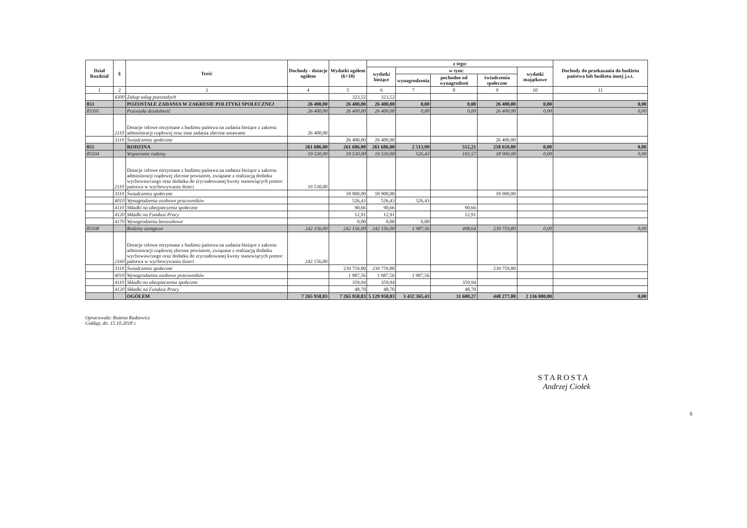| Dział Rozdział | § | Treść | Dochody - dotacje ogółem | Wydatki ogółem (6+10) | z tego: | | | | | Dochody do przekazania do budżetu państwa lub budżetu innej j.s.t. |
| --- | --- | --- | --- | --- | --- | --- | --- | --- | --- | --- |
| | | | | | wydatki bieżące | w tym: | | | wydatki majątkowe | |
| | | | | | | wynagrodzenia | pochodne od wynagrodzeń | świadczenia społeczne | | |
| 1 | 2 | 3 | 4 | 5 | 6 | 7 | 8 | 9 | 10 | 11 |
| | 4300 | Zakup usług pozostałych | | 323,52 | 323,52 | | | | | |
| 853 | | POZOSTAŁE ZADANIA W ZAKRESIE POLITYKI SPOŁECZNEJ | 26 400,00 | 26 400,00 | 26 400,00 | 0,00 | 0,00 | 26 400,00 | 0,00 | 0,00 |
| 85395 | | Pozostała działalność | 26 400,00 | 26 400,00 | 26 400,00 | 0,00 | 0,00 | 26 400,00 | 0,00 | 0,00 |
| | 2110 | Dotacje celowe otrzymane z budżetu państwa na zadania bieżące z zakresu administracji rządowej oraz inne zadania zlecone ustawami | 26 400,00 | | | | | | | |
| | 3110 | Świadczenia społeczne | | 26 400,00 | 26 400,00 | | | 26 400,00 | | |
| 855 | | RODZINA | 261 686,00 | 261 686,00 | 261 686,00 | 2 513,99 | 512,21 | 258 659,80 | 0,00 | 0,00 |
| 85504 | | Wspieranie rodziny | 19 530,00 | 19 530,00 | 19 530,00 | 526,43 | 103,57 | 18 900,00 | 0,00 | 0,00 |
| | 2110 | Dotacje celowe otrzymane z budżetu państwa na zadania bieżące z zakresu administracji rządowej zlecone powiatom, związane z realizacją dodatku wychowawczego oraz dodatku do zryczałtowanej kwoty stanowiących pomoc państwa w wychowywaniu dzieci | 19 530,00 | | | | | | | |
| | 3110 | Świadczenia społeczne | | 18 900,00 | 18 900,00 | | | 18 900,00 | | |
| | 4010 | Wynagrodzenia osobowe pracowników | | 526,43 | 526,43 | 526,43 | | | | |
| | 4110 | Składki na ubezpieczenia społeczne | | 90,66 | 90,66 | | 90,66 | | | |
| | 4120 | Składki na Fundusz Pracy | | 12,91 | 12,91 | | 12,91 | | | |
| | 4170 | Wynagrodzenia bezosobowe | | 0,00 | 0,00 | 0,00 | | | | |
| 85508 | | Rodziny zastępcze | 242 156,00 | 242 156,00 | 242 156,00 | 1 987,56 | 408,64 | 239 759,80 | 0,00 | 0,00 |
| | 2160 | Dotacje celowe otrzymane z budżetu państwa na zadania bieżące z zakresu administracji rządowej zlecone powiatom, związane z realizacją dodatku wychowawczego oraz dodatku do zryczałtowanej kwoty stanowiących pomoc państwa w wychowywaniu dzieci | 242 156,00 | | | | | | | |
| | 3110 | Świadczenia społeczne | | 239 759,80 | 239 759,80 | | | 239 759,80 | | |
| | 4010 | Wynagrodzenia osobowe pracowników | | 1 987,56 | 1 987,56 | 1 987,56 | | | | |
| | 4110 | Składki na ubezpieczenia społeczne | | 359,94 | 359,94 | | 359,94 | | | |
| | 4120 | Składki na Fundusz Pracy | | 48,70 | 48,70 | | 48,70 | | | |
| | | OGÓŁEM | 7 265 958,83 | 7 265 958,83 | 5 129 958,83 | 3 432 365,43 | 31 600,27 | 448 277,80 | 2 136 000,00 | 0,00 |
Opracowała: Bożena Radzewicz
Gołdap, dn. 15.10.2018 r.
STAROSTA
Andrzej Ciołek
5